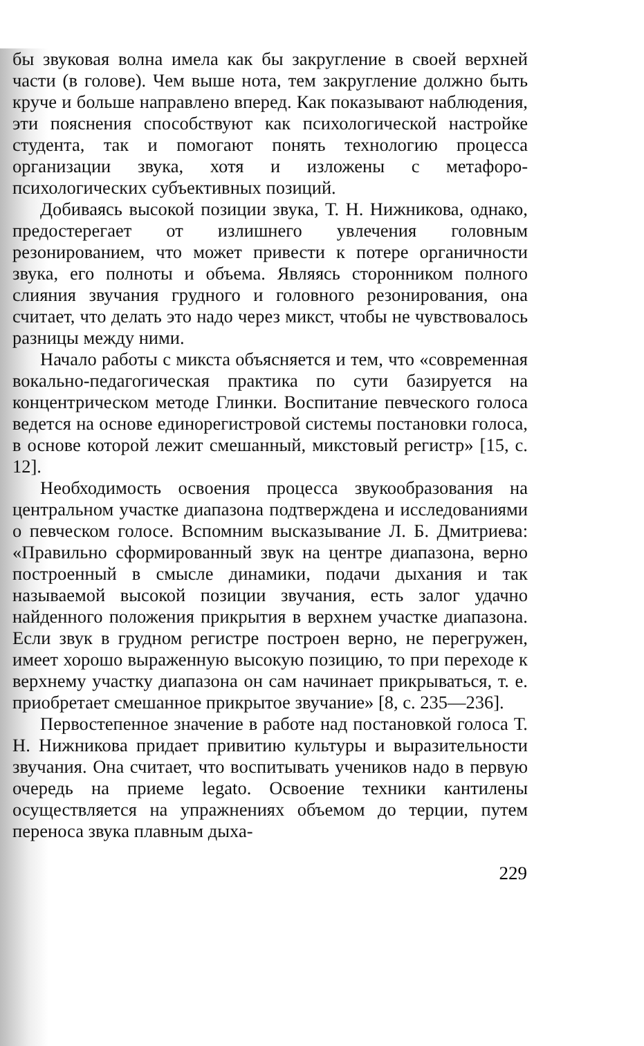бы звуковая волна имела как бы закругление в своей верхней части (в голове). Чем выше нота, тем закругление должно быть круче и больше направлено вперед. Как показывают наблюдения, эти пояснения способствуют как психологической настройке студента, так и помогают понять технологию процесса организации звука, хотя и изложены с метафоро-психологических субъективных позиций.
Добиваясь высокой позиции звука, Т. Н. Нижникова, однако, предостерегает от излишнего увлечения головным резонированием, что может привести к потере органичности звука, его полноты и объема. Являясь сторонником полного слияния звучания грудного и головного резонирования, она считает, что делать это надо через микст, чтобы не чувствовалось разницы между ними.
Начало работы с микста объясняется и тем, что «современная вокально-педагогическая практика по сути базируется на концентрическом методе Глинки. Воспитание певческого голоса ведется на основе единорегистровой системы постановки голоса, в основе которой лежит смешанный, микстовый регистр» [15, с. 12].
Необходимость освоения процесса звукообразования на центральном участке диапазона подтверждена и исследованиями о певческом голосе. Вспомним высказывание Л. Б. Дмитриева: «Правильно сформированный звук на центре диапазона, верно построенный в смысле динамики, подачи дыхания и так называемой высокой позиции звучания, есть залог удачно найденного положения прикрытия в верхнем участке диапазона. Если звук в грудном регистре построен верно, не перегружен, имеет хорошо выраженную высокую позицию, то при переходе к верхнему участку диапазона он сам начинает прикрываться, т. е. приобретает смешанное прикрытое звучание» [8, с. 235—236].
Первостепенное значение в работе над постановкой голоса Т. Н. Нижникова придает привитию культуры и выразительности звучания. Она считает, что воспитывать учеников надо в первую очередь на приеме legato. Освоение техники кантилены осуществляется на упражнениях объемом до терции, путем переноса звука плавным дыха-
229